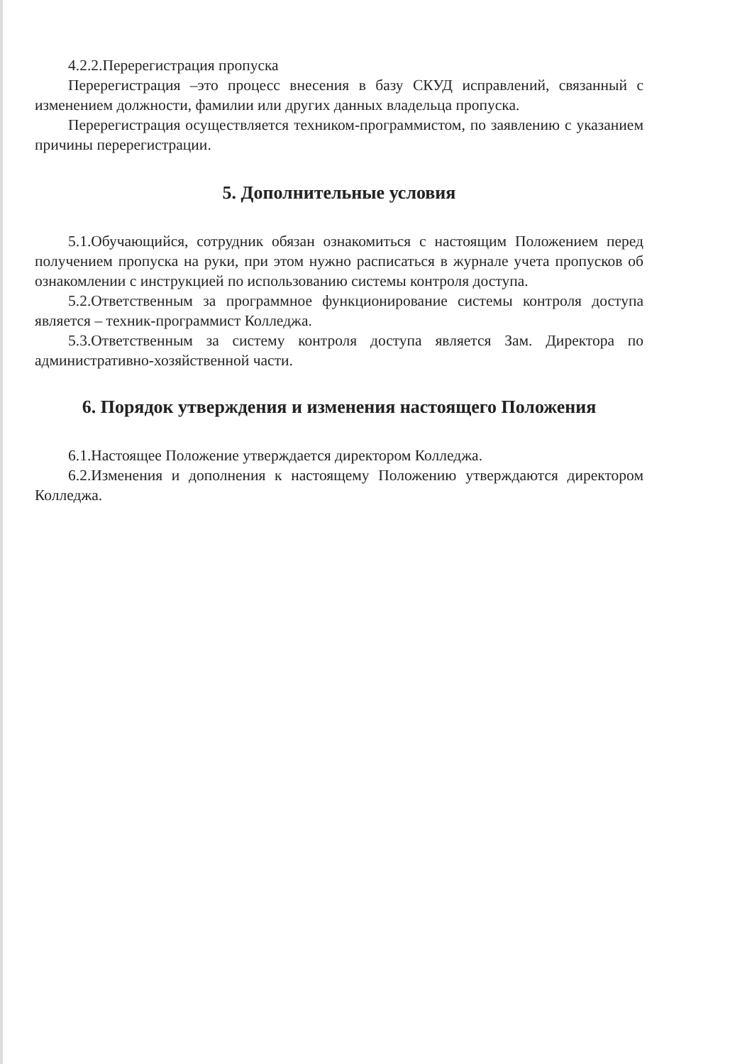4.2.2.Перерегистрация пропуска
Перерегистрация –это процесс внесения в базу СКУД исправлений, связанный с изменением должности, фамилии или других данных владельца пропуска.
Перерегистрация осуществляется техником-программистом, по заявлению с указанием причины перерегистрации.
5. Дополнительные условия
5.1.Обучающийся, сотрудник обязан ознакомиться с настоящим Положением перед получением пропуска на руки, при этом нужно расписаться в журнале учета пропусков об ознакомлении с инструкцией по использованию системы контроля доступа.
5.2.Ответственным за программное функционирование системы контроля доступа является – техник-программист Колледжа.
5.3.Ответственным за систему контроля доступа является Зам. Директора по административно-хозяйственной части.
6. Порядок утверждения и изменения настоящего Положения
6.1.Настоящее Положение утверждается директором Колледжа.
6.2.Изменения и дополнения к настоящему Положению утверждаются директором Колледжа.